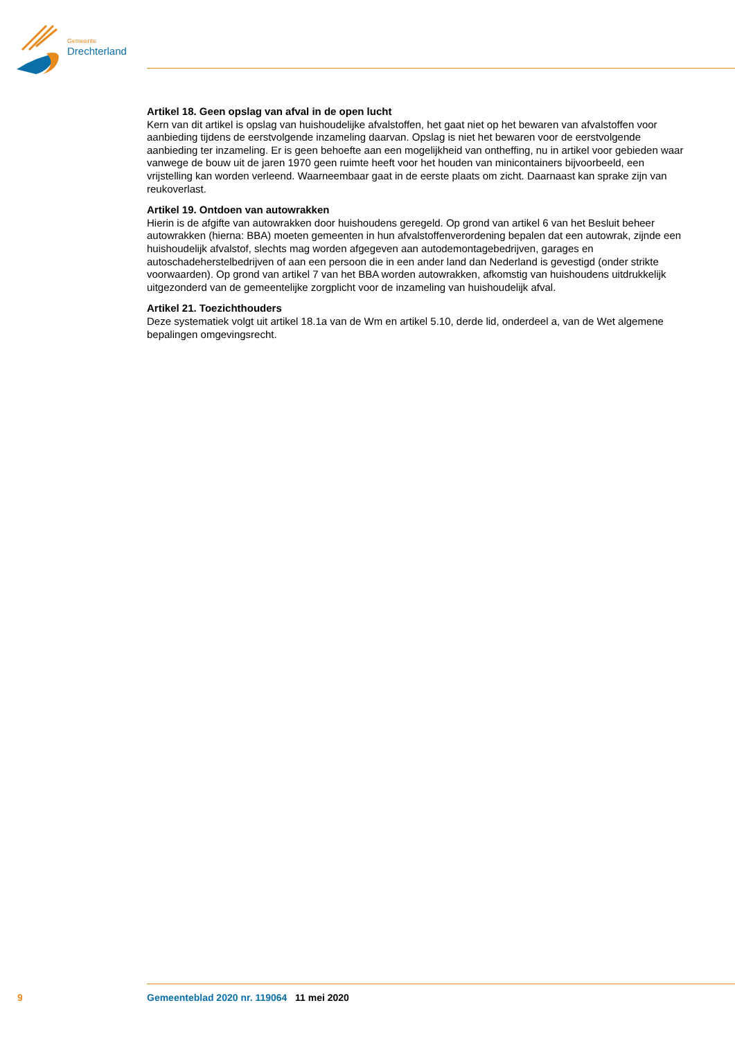Gemeente
Drechterland
Artikel 18. Geen opslag van afval in de open lucht
Kern van dit artikel is opslag van huishoudelijke afvalstoffen, het gaat niet op het bewaren van afval­stoffen voor aanbieding tijdens de eerstvolgende inzameling daarvan. Opslag is niet het bewaren voor de eerstvolgende aanbieding ter inzameling. Er is geen behoefte aan een mogelijkheid van ontheffing, nu in artikel voor gebieden waar vanwege de bouw uit de jaren 1970 geen ruimte heeft voor het houden van minicontainers bijvoorbeeld, een vrijstelling kan worden verleend. Waarneembaar gaat in de eerste plaats om zicht. Daarnaast kan sprake zijn van reukoverlast.
Artikel 19. Ontdoen van autowrakken
Hierin is de afgifte van autowrakken door huishoudens geregeld. Op grond van artikel 6 van het Besluit beheer autowrakken (hierna: BBA) moeten gemeenten in hun afvalstoffenverordening bepalen dat een autowrak, zijnde een huishoudelijk afvalstof, slechts mag worden afgegeven aan autodemontagebedrij­ven, garages en autoschadeherstelbedrijven of aan een persoon die in een ander land dan Nederland is gevestigd (onder strikte voorwaarden). Op grond van artikel 7 van het BBA worden autowrakken, afkomstig van huishoudens uitdrukkelijk uitgezonderd van de gemeentelijke zorgplicht voor de inzameling van huishoudelijk afval.
Artikel 21. Toezichthouders
Deze systematiek volgt uit artikel 18.1a van de Wm en artikel 5.10, derde lid, onderdeel a, van de Wet algemene bepalingen omgevingsrecht.
9 Gemeenteblad 2020 nr. 119064 11 mei 2020